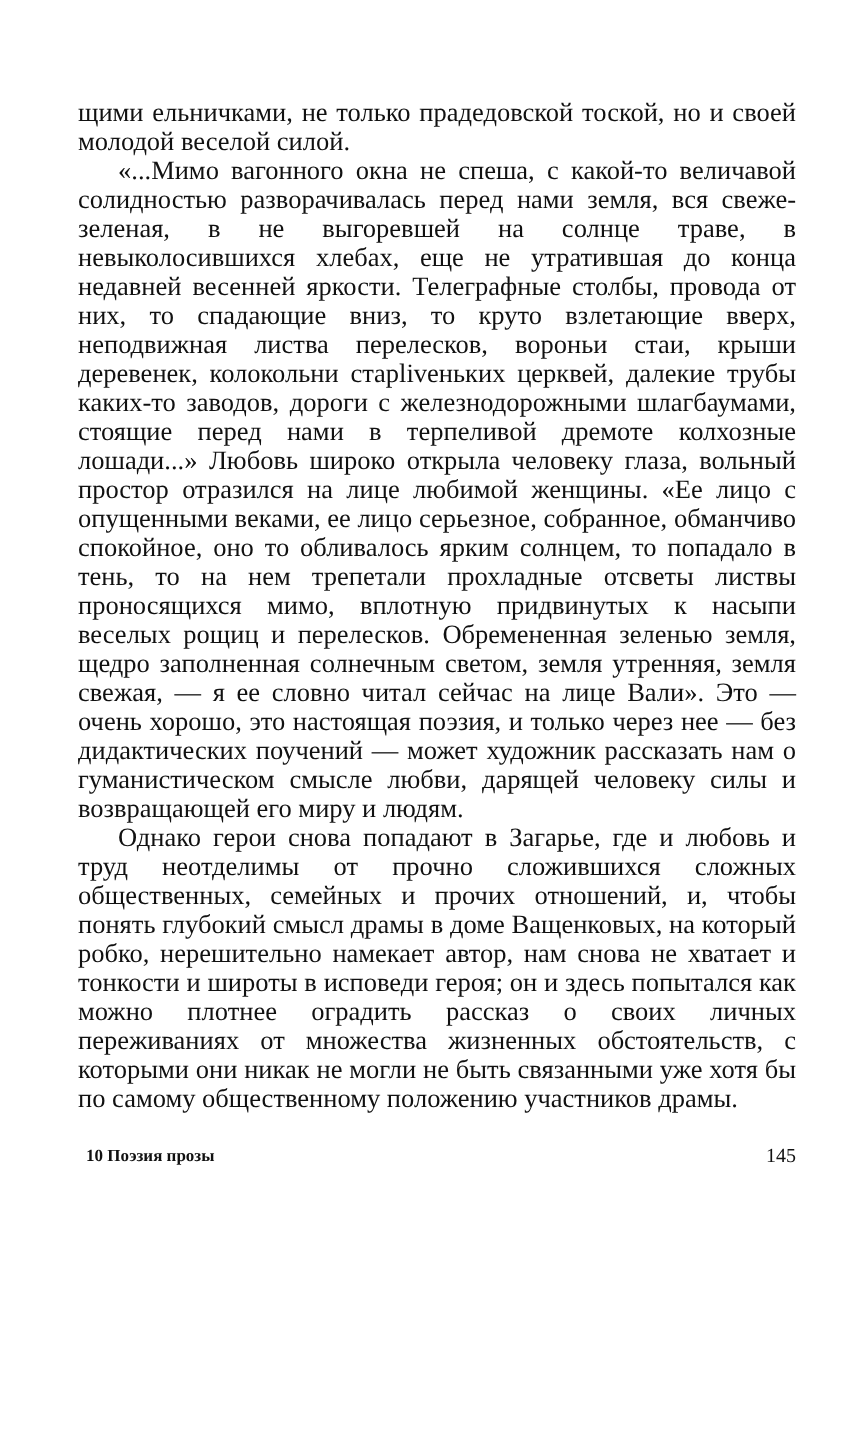щими ельничками, не только прадедовской тоской, но и своей молодой веселой силой.
«...Мимо вагонного окна не спеша, с какой-то величавой солидностью разворачивалась перед нами земля, вся свеже-зеленая, в не выгоревшей на солнце траве, в невыколосившихся хлебах, еще не утратившая до конца недавней весенней яркости. Телеграфные столбы, провода от них, то спадающие вниз, то круто взлетающие вверх, неподвижная листва перелесков, вороньи стаи, крыши деревенек, колокольни старlivеньких церквей, далекие трубы каких-то заводов, дороги с железнодорожными шлагбаумами, стоящие перед нами в терпеливой дремоте колхозные лошади...» Любовь широко открыла человеку глаза, вольный простор отразился на лице любимой женщины. «Ее лицо с опущенными веками, ее лицо серьезное, собранное, обманчиво спокойное, оно то обливалось ярким солнцем, то попадало в тень, то на нем трепетали прохладные отсветы листвы проносящихся мимо, вплотную придвинутых к насыпи веселых рощиц и перелесков. Обремененная зеленью земля, щедро заполненная солнечным светом, земля утренняя, земля свежая, — я ее словно читал сейчас на лице Вали». Это — очень хорошо, это настоящая поэзия, и только через нее — без дидактических поучений — может художник рассказать нам о гуманистическом смысле любви, дарящей человеку силы и возвращающей его миру и людям.
Однако герои снова попадают в Загарье, где и любовь и труд неотделимы от прочно сложившихся сложных общественных, семейных и прочих отношений, и, чтобы понять глубокий смысл драмы в доме Ващенковых, на который робко, нерешительно намекает автор, нам снова не хватает и тонкости и широты в исповеди героя; он и здесь попытался как можно плотнее оградить рассказ о своих личных переживаниях от множества жизненных обстоятельств, с которыми они никак не могли не быть связанными уже хотя бы по самому общественному положению участников драмы.
10 Поэзия прозы 145